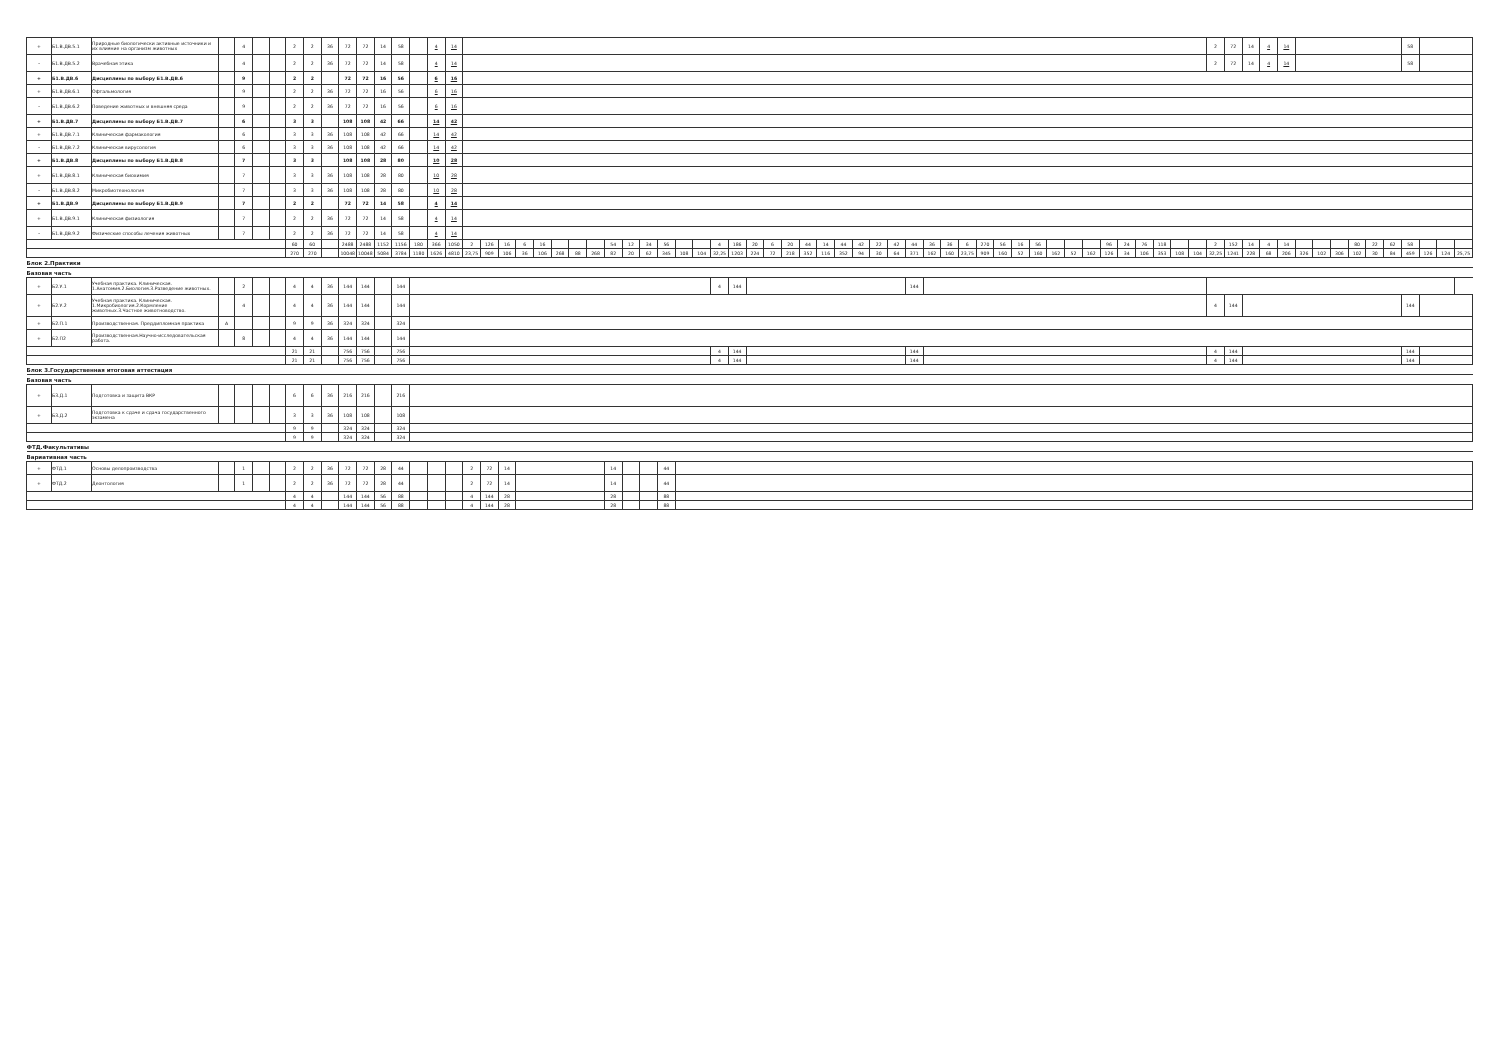| + | Б1.В.ДВ.5.1 | Природные биологически активные источники и их влияние на организм животных | | 4 | | | 2 | 2 | 36 | 72 | 72 | 14 | 58 | | 4 | 14 | | | | | | | | | | | | | | | | | | | | | | | | | | | | | | | | | | | | | | | | | | | 2 | 72 | 14 | 4 | 14 | | | | | | | 58 | | | |
| - | Б1.В.ДВ.5.2 | Врачебная этика | | 4 | | | 2 | 2 | 36 | 72 | 72 | 14 | 58 | | 4 | 14 | | | | | | | | | | | | | | | | | | | | | | | | | | | | | | | | | | | | | | | | | | | 2 | 72 | 14 | 4 | 14 | | | | | | | 58 | | | |
| + | Б1.В.ДВ.6 | Дисциплины по выбору Б1.В.ДВ.6 | | 9 | | | 2 | 2 | | 72 | 72 | 16 | 56 | | 6 | 16 | | | | | | | | | | | | | | | | | | | | | | | | | | | | | | | | | | | | | | | | | | | | | | | | | | | | | | | | | |
| + | Б1.В.ДВ.6.1 | Офтальмология | | 9 | | | 2 | 2 | 36 | 72 | 72 | 16 | 56 | | 6 | 16 | | | | | | | | | | | | | | | | | | | | | | | | | | | | | | | | | | | | | | | | | | | | | | | | | | | | | | | | | |
| - | Б1.В.ДВ.6.2 | Поведение животных и внешняя среда | | 9 | | | 2 | 2 | 36 | 72 | 72 | 16 | 56 | | 6 | 16 | | | | | | | | | | | | | | | | | | | | | | | | | | | | | | | | | | | | | | | | | | | | | | | | | | | | | | | | | |
| + | Б1.В.ДВ.7 | Дисциплины по выбору Б1.В.ДВ.7 | | 6 | | | 3 | 3 | | 108 | 108 | 42 | 66 | | 14 | 42 | | | | | | | | | | | | | | | | | | | | | | | | | | | | | | | | | | | | | | | | | | | | | | | | | | | | | | | | | |
| + | Б1.В.ДВ.7.1 | Клиническая фармакология | | 6 | | | 3 | 3 | 36 | 108 | 108 | 42 | 66 | | 14 | 42 | | | | | | | | | | | | | | | | | | | | | | | | | | | | | | | | | | | | | | | | | | | | | | | | | | | | | | | | | |
| - | Б1.В.ДВ.7.2 | Клиническая вирусология | | 6 | | | 3 | 3 | 36 | 108 | 108 | 42 | 66 | | 14 | 42 | | | | | | | | | | | | | | | | | | | | | | | | | | | | | | | | | | | | | | | | | | | | | | | | | | | | | | | | | |
| + | Б1.В.ДВ.8 | Дисциплины по выбору Б1.В.ДВ.8 | | 7 | | | 3 | 3 | | 108 | 108 | 28 | 80 | | 10 | 28 | | | | | | | | | | | | | | | | | | | | | | | | | | | | | | | | | | | | | | | | | | | | | | | | | | | | | | | | | |
| + | Б1.В.ДВ.8.1 | Клиническая биохимия | | 7 | | | 3 | 3 | 36 | 108 | 108 | 28 | 80 | | 10 | 28 | | | | | | | | | | | | | | | | | | | | | | | | | | | | | | | | | | | | | | | | | | | | | | | | | | | | | | | | | |
| - | Б1.В.ДВ.8.2 | Микробиотехнология | | 7 | | | 3 | 3 | 36 | 108 | 108 | 28 | 80 | | 10 | 28 | | | | | | | | | | | | | | | | | | | | | | | | | | | | | | | | | | | | | | | | | | | | | | | | | | | | | | | | | |
| + | Б1.В.ДВ.9 | Дисциплины по выбору Б1.В.ДВ.9 | | 7 | | | 2 | 2 | | 72 | 72 | 14 | 58 | | 4 | 14 | | | | | | | | | | | | | | | | | | | | | | | | | | | | | | | | | | | | | | | | | | | | | | | | | | | | | | | | | |
| + | Б1.В.ДВ.9.1 | Клиническая физиология | | 7 | | | 2 | 2 | 36 | 72 | 72 | 14 | 58 | | 4 | 14 | | | | | | | | | | | | | | | | | | | | | | | | | | | | | | | | | | | | | | | | | | | | | | | | | | | | | | | | | |
| - | Б1.В.ДВ.9.2 | Физические способы лечения животных | | 7 | | | 2 | 2 | 36 | 72 | 72 | 14 | 58 | | 4 | 14 | | | | | | | | | | | | | | | | | | | | | | | | | | | | | | | | | | | | | | | | | | | | | | | | | | | | | | | | | |
| | | | | | | | 60 | 60 | | 2488 | 2488 | 1152 | 1156 | 180 | 366 | 1050 | 2 | 126 | 16 | 6 | 16 | | | | 54 | 12 | 34 | 56 | | | 4 | 186 | 20 | 6 | 20 | 44 | 14 | 44 | 42 | 22 | 42 | 44 | 36 | 36 | 6 | 270 | 56 | 16 | 56 | | | | 96 | 24 | 76 | 118 | | | 2 | 152 | 14 | 4 | 14 | | | | 80 | 22 | 62 | 58 | | | |
| | | | | | | | 270 | 270 | | 10048 | 10048 | 5084 | 3784 | 1180 | 1626 | 4810 | 23,75 | 909 | 106 | 36 | 106 | 268 | 88 | 268 | 82 | 20 | 62 | 345 | 108 | 104 | 32,25 | 1203 | 224 | 72 | 218 | 352 | 116 | 352 | 94 | 30 | 64 | 371 | 162 | 160 | 23,75 | 909 | 160 | 52 | 160 | 162 | 52 | 162 | 126 | 34 | 106 | 353 | 108 | 104 | 32,25 | 1241 | 228 | 68 | 206 | 326 | 102 | 306 | 102 | 30 | 84 | 459 | 126 | 124 | 25,75 |
| Блок 2.Практики | | | | | | | | | | | | | | | | | | | | | | | | | | | | | | | | | | | | | | | | | | | | | | | | | | | | | | | | | | | | | | | | | | | | | | | | | |
| Базовая часть | | | | | | | | | | | | | | | | | | | | | | | | | | | | | | | | | | | | | | | | | | | | | | | | | | | | | | | | | | | | | | | | | | | | | | | | | |
| + | Б2.У.1 | Учебная практика. Клиническая. 1.Анатомия.2.Биология.3.Разведение животных. | | 2 | | | 4 | 4 | 36 | 144 | 144 | | 144 | | | | | | | | | | | | | | | | | | 4 | 144 | | | | | | | | | | 144 | | | | | | | | | | | | | | | | | | | | | | | | | | | | | | | |
| + | Б2.У.2 | Учебная практика. Клиническая. 1.Микробиология.2.Кормление животных.3.Частное животноводство. | | 4 | | | 4 | 4 | 36 | 144 | 144 | | 144 | | | | | | | | | | | | | | | | | | | | | | | | | | | | | | | | | | | | | | | | | | | | | | 4 | 144 | | | | | | | | | | 144 | | | |
| + | Б2.П.1 | Производственная. Преддипломная практика | А | | | | 9 | 9 | 36 | 324 | 324 | | 324 | | | | | | | | | | | | | | | | | | | | | | | | | | | | | | | | | | | | | | | | | | | | | | | | | | | | | | | | | | | | |
| + | Б2.П2 | Производственная.Научно-исследовательская работа. | | 8 | | | 4 | 4 | 36 | 144 | 144 | | 144 | | | | | | | | | | | | | | | | | | | | | | | | | | | | | | | | | | | | | | | | | | | | | | | | | | | | | | | | | | | | |
| | | | | | | | 21 | 21 | | 756 | 756 | | 756 | | | | | | | | | | | | | | | | | | 4 | 144 | | | | | | | | | | 144 | | | | | | | | | | | | | | | | | 4 | 144 | | | | | | | | | | 144 | | | |
| | | | | | | | 21 | 21 | | 756 | 756 | | 756 | | | | | | | | | | | | | | | | | | 4 | 144 | | | | | | | | | | 144 | | | | | | | | | | | | | | | | | 4 | 144 | | | | | | | | | | 144 | | | |
| Блок 3.Государственная итоговая аттестация | | | | | | | | | | | | | | | | | | | | | | | | | | | | | | | | | | | | | | | | | | | | | | | | | | | | | | | | | | | | | | | | | | | | | | | | | |
| Базовая часть | | | | | | | | | | | | | | | | | | | | | | | | | | | | | | | | | | | | | | | | | | | | | | | | | | | | | | | | | | | | | | | | | | | | | | | | | |
| + | Б3.Д.1 | Подготовка и защита ВКР | | | | | 6 | 6 | 36 | 216 | 216 | | 216 | | | | | | | | | | | | | | | | | | | | | | | | | | | | | | | | | | | | | | | | | | | | | | | | | | | | | | | | | | | | |
| + | Б3.Д.2 | Подготовка к сдаче и сдача государственного экзамена | | | | | 3 | 3 | 36 | 108 | 108 | | 108 | | | | | | | | | | | | | | | | | | | | | | | | | | | | | | | | | | | | | | | | | | | | | | | | | | | | | | | | | | | | |
| | | | | | | | 9 | 9 | | 324 | 324 | | 324 | | | | | | | | | | | | | | | | | | | | | | | | | | | | | | | | | | | | | | | | | | | | | | | | | | | | | | | | | | | | |
| | | | | | | | 9 | 9 | | 324 | 324 | | 324 | | | | | | | | | | | | | | | | | | | | | | | | | | | | | | | | | | | | | | | | | | | | | | | | | | | | | | | | | | | | |
| ФТД.Факультативы | | | | | | | | | | | | | | | | | | | | | | | | | | | | | | | | | | | | | | | | | | | | | | | | | | | | | | | | | | | | | | | | | | | | | | | | | |
| Вариативная часть | | | | | | | | | | | | | | | | | | | | | | | | | | | | | | | | | | | | | | | | | | | | | | | | | | | | | | | | | | | | | | | | | | | | | | | | | |
| + | ФТД.1 | Основы делопроизводства | | 1 | | | 2 | 2 | 36 | 72 | 72 | 28 | 44 | | | | 2 | 72 | 14 | | | | | | 14 | | | 44 | | | | | | | | | | | | | | | | | | | | | | | | | | | | | | | | | | | | | | | | | | | | | |
| + | ФТД.2 | Деонтология | | 1 | | | 2 | 2 | 36 | 72 | 72 | 28 | 44 | | | | 2 | 72 | 14 | | | | | | 14 | | | 44 | | | | | | | | | | | | | | | | | | | | | | | | | | | | | | | | | | | | | | | | | | | | | |
| | | | | | | | 4 | 4 | | 144 | 144 | 56 | 88 | | | | 4 | 144 | 28 | | | | | | 28 | | | 88 | | | | | | | | | | | | | | | | | | | | | | | | | | | | | | | | | | | | | | | | | | | | | |
| | | | | | | | 4 | 4 | | 144 | 144 | 56 | 88 | | | | 4 | 144 | 28 | | | | | | 28 | | | 88 | | | | | | | | | | | | | | | | | | | | | | | | | | | | | | | | | | | | | | | | | | | | | |